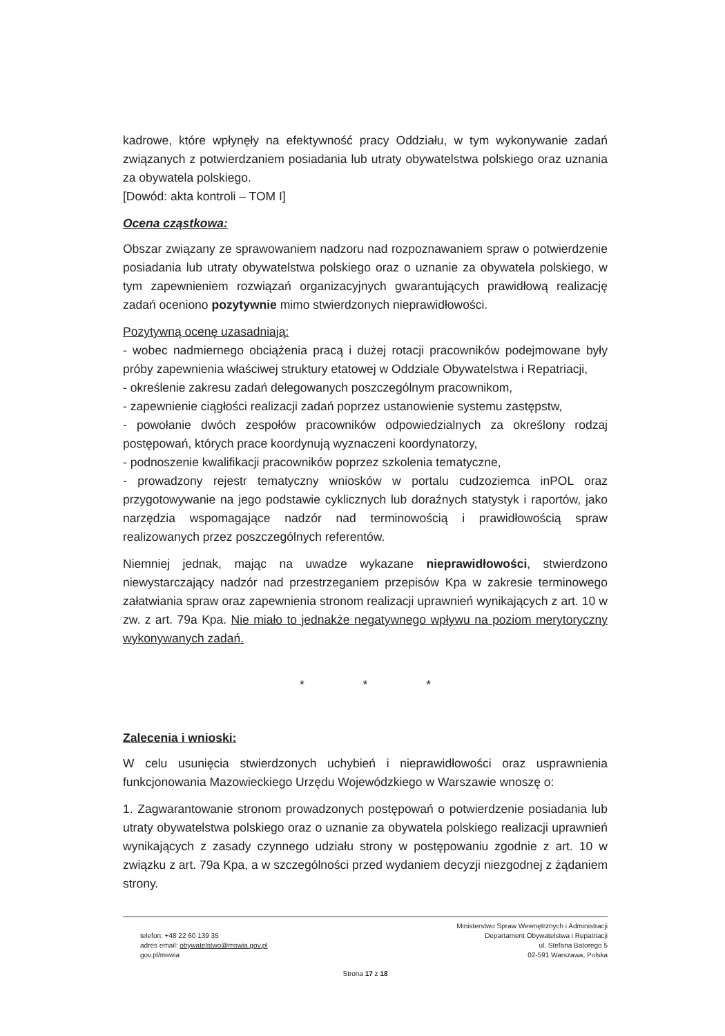kadrowe, które wpłynęły na efektywność pracy Oddziału, w tym wykonywanie zadań związanych z potwierdzaniem posiadania lub utraty obywatelstwa polskiego oraz uznania za obywatela polskiego.
[Dowód: akta kontroli – TOM I]
Ocena cząstkowa:
Obszar związany ze sprawowaniem nadzoru nad rozpoznawaniem spraw o potwierdzenie posiadania lub utraty obywatelstwa polskiego oraz o uznanie za obywatela polskiego, w tym zapewnieniem rozwiązań organizacyjnych gwarantujących prawidłową realizację zadań oceniono pozytywnie mimo stwierdzonych nieprawidłowości.
Pozytywną ocenę uzasadniają:
- wobec nadmiernego obciążenia pracą i dużej rotacji pracowników podejmowane były próby zapewnienia właściwej struktury etatowej w Oddziale Obywatelstwa i Repatriacji,
- określenie zakresu zadań delegowanych poszczególnym pracownikom,
- zapewnienie ciągłości realizacji zadań poprzez ustanowienie systemu zastępstw,
- powołanie dwóch zespołów pracowników odpowiedzialnych za określony rodzaj postępowań, których prace koordynują wyznaczeni koordynatorzy,
- podnoszenie kwalifikacji pracowników poprzez szkolenia tematyczne,
- prowadzony rejestr tematyczny wniosków w portalu cudzoziemca inPOL oraz przygotowywanie na jego podstawie cyklicznych lub doraźnych statystyk i raportów, jako narzędzia wspomagające nadzór nad terminowością i prawidłowością spraw realizowanych przez poszczególnych referentów.
Niemniej jednak, mając na uwadze wykazane nieprawidłowości, stwierdzono niewystarczający nadzór nad przestrzeganiem przepisów Kpa w zakresie terminowego załatwiania spraw oraz zapewnienia stronom realizacji uprawnień wynikających z art. 10 w zw. z art. 79a Kpa. Nie miało to jednakże negatywnego wpływu na poziom merytoryczny wykonywanych zadań.
* * *
Zalecenia i wnioski:
W celu usunięcia stwierdzonych uchybień i nieprawidłowości oraz usprawnienia funkcjonowania Mazowieckiego Urzędu Wojewódzkiego w Warszawie wnoszę o:
1. Zagwarantowanie stronom prowadzonych postępowań o potwierdzenie posiadania lub utraty obywatelstwa polskiego oraz o uznanie za obywatela polskiego realizacji uprawnień wynikających z zasady czynnego udziału strony w postępowaniu zgodnie z art. 10 w związku z art. 79a Kpa, a w szczególności przed wydaniem decyzji niezgodnej z żądaniem strony.
telefon: +48 22 60 139 35
adres email: obywatelstwo@mswia.gov.pl
gov.pl/mswia
Ministerstwo Spraw Wewnętrznych i Administracji
Departament Obywatelstwa i Repatriacji
ul. Stefana Batorego 5
02-591 Warszawa, Polska
Strona 17 z 18